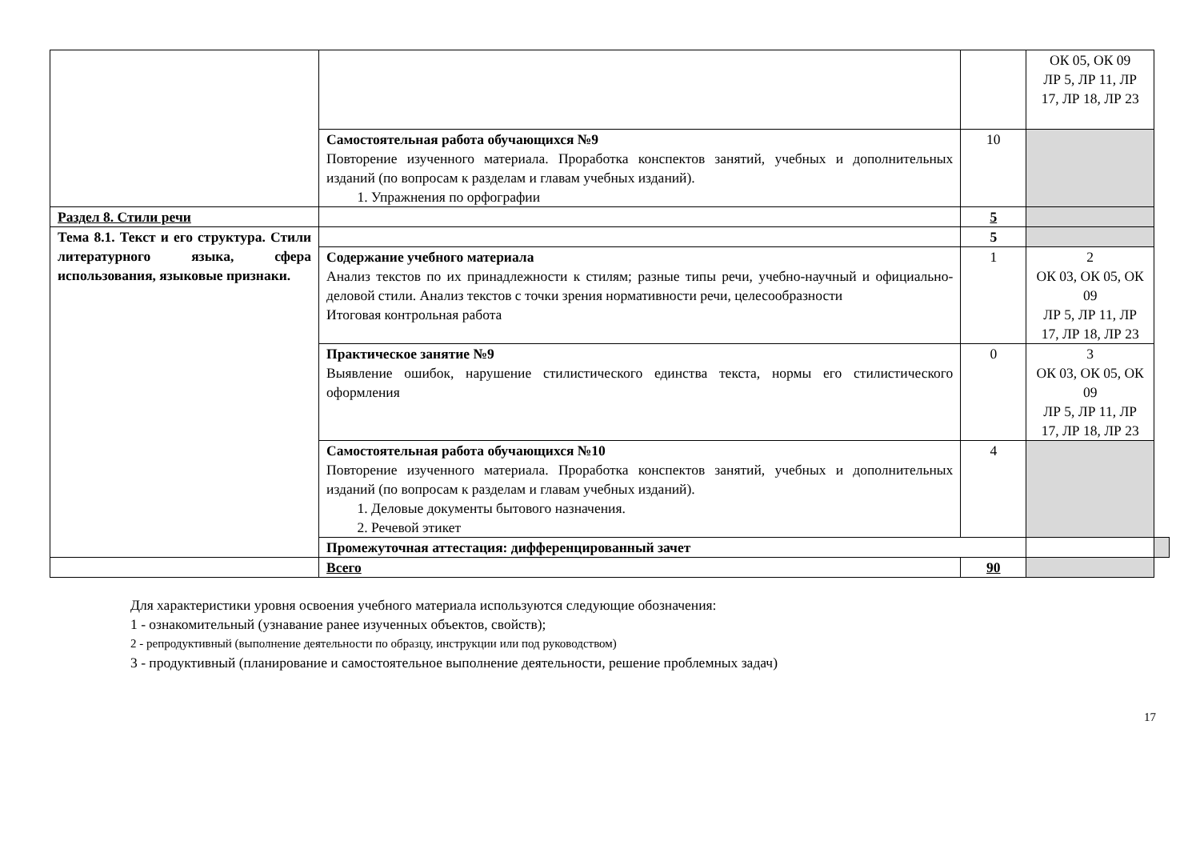| | | | ОК 05, ОК 09 ЛР 5, ЛР 11, ЛР 17, ЛР 18, ЛР 23 | |
| | Самостоятельная работа обучающихся №9 Повторение изученного материала. Проработка конспектов занятий, учебных и дополнительных изданий (по вопросам к разделам и главам учебных изданий). 1. Упражнения по орфографии | 10 | | |
| Раздел 8. Стили речи | | 5 | | |
| Тема 8.1. Текст и его структура. Стили литературного языка, сфера использования, языковые признаки. | | 5 | | |
| | Содержание учебного материала Анализ текстов по их принадлежности к стилям; разные типы речи, учебно-научный и официально-деловой стили. Анализ текстов с точки зрения нормативности речи, целесообразности Итоговая контрольная работа | 1 | 2 ОК 03, ОК 05, ОК 09 ЛР 5, ЛР 11, ЛР 17, ЛР 18, ЛР 23 | |
| | Практическое занятие №9 Выявление ошибок, нарушение стилистического единства текста, нормы его стилистического оформления | 0 | 3 ОК 03, ОК 05, ОК 09 ЛР 5, ЛР 11, ЛР 17, ЛР 18, ЛР 23 | |
| | Самостоятельная работа обучающихся №10 Повторение изученного материала. Проработка конспектов занятий, учебных и дополнительных изданий (по вопросам к разделам и главам учебных изданий). 1. Деловые документы бытового назначения. 2. Речевой этикет | 4 | | |
| | Промежуточная аттестация: дифференцированный зачет | | | |
| | Всего | 90 | | |
Для характеристики уровня освоения учебного материала используются следующие обозначения:
1 - ознакомительный (узнавание ранее изученных объектов, свойств);
2 - репродуктивный (выполнение деятельности по образцу, инструкции или под руководством)
3 - продуктивный (планирование и самостоятельное выполнение деятельности, решение проблемных задач)
17